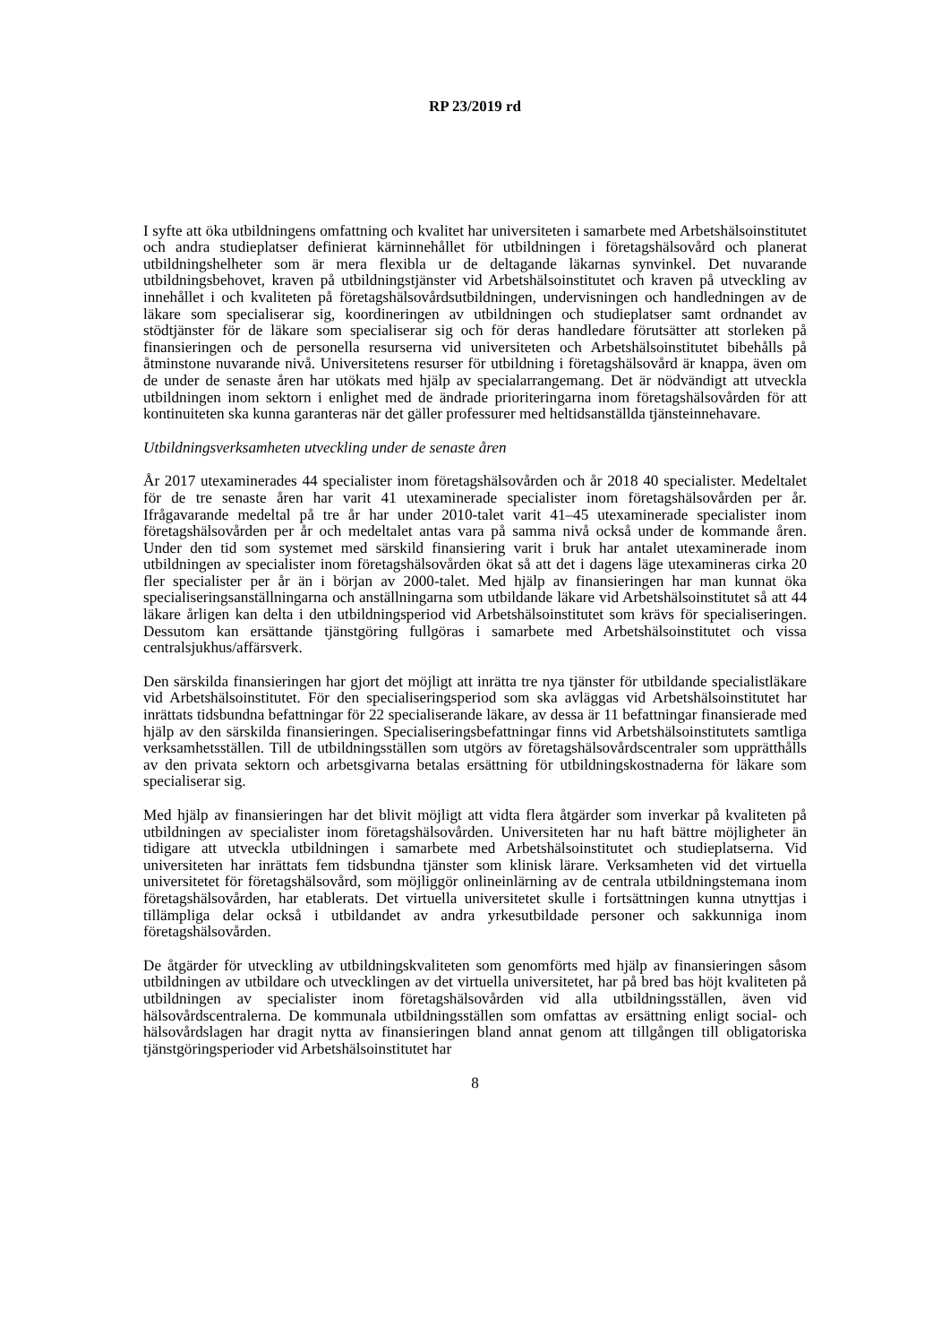RP 23/2019 rd
I syfte att öka utbildningens omfattning och kvalitet har universiteten i samarbete med Arbetshälsoinstitutet och andra studieplatser definierat kärninnehållet för utbildningen i företagshälsovård och planerat utbildningshelheter som är mera flexibla ur de deltagande läkarnas synvinkel. Det nuvarande utbildningsbehovet, kraven på utbildningstjänster vid Arbetshälsoinstitutet och kraven på utveckling av innehållet i och kvaliteten på företagshälsovårdsutbildningen, undervisningen och handledningen av de läkare som specialiserar sig, koordineringen av utbildningen och studieplatser samt ordnandet av stödtjänster för de läkare som specialiserar sig och för deras handledare förutsätter att storleken på finansieringen och de personella resurserna vid universiteten och Arbetshälsoinstitutet bibehålls på åtminstone nuvarande nivå. Universitetens resurser för utbildning i företagshälsovård är knappa, även om de under de senaste åren har utökats med hjälp av specialarrangemang. Det är nödvändigt att utveckla utbildningen inom sektorn i enlighet med de ändrade prioriteringarna inom företagshälsovården för att kontinuiteten ska kunna garanteras när det gäller professurer med heltidsanställda tjänsteinnehavare.
Utbildningsverksamheten utveckling under de senaste åren
År 2017 utexaminerades 44 specialister inom företagshälsovården och år 2018 40 specialister. Medeltalet för de tre senaste åren har varit 41 utexaminerade specialister inom företagshälsovården per år. Ifrågavarande medeltal på tre år har under 2010-talet varit 41–45 utexaminerade specialister inom företagshälsovården per år och medeltalet antas vara på samma nivå också under de kommande åren. Under den tid som systemet med särskild finansiering varit i bruk har antalet utexaminerade inom utbildningen av specialister inom företagshälsovården ökat så att det i dagens läge utexamineras cirka 20 fler specialister per år än i början av 2000-talet. Med hjälp av finansieringen har man kunnat öka specialiseringsanställningarna och anställningarna som utbildande läkare vid Arbetshälsoinstitutet så att 44 läkare årligen kan delta i den utbildningsperiod vid Arbetshälsoinstitutet som krävs för specialiseringen. Dessutom kan ersättande tjänstgöring fullgöras i samarbete med Arbetshälsoinstitutet och vissa centralsjukhus/affärsverk.
Den särskilda finansieringen har gjort det möjligt att inrätta tre nya tjänster för utbildande specialistläkare vid Arbetshälsoinstitutet. För den specialiseringsperiod som ska avläggas vid Arbetshälsoinstitutet har inrättats tidsbundna befattningar för 22 specialiserande läkare, av dessa är 11 befattningar finansierade med hjälp av den särskilda finansieringen. Specialiseringsbefattningar finns vid Arbetshälsoinstitutets samtliga verksamhetsställen. Till de utbildningsställen som utgörs av företagshälsovårdscentraler som upprätthålls av den privata sektorn och arbetsgivarna betalas ersättning för utbildningskostnaderna för läkare som specialiserar sig.
Med hjälp av finansieringen har det blivit möjligt att vidta flera åtgärder som inverkar på kvaliteten på utbildningen av specialister inom företagshälsovården. Universiteten har nu haft bättre möjligheter än tidigare att utveckla utbildningen i samarbete med Arbetshälsoinstitutet och studieplatserna. Vid universiteten har inrättats fem tidsbundna tjänster som klinisk lärare. Verksamheten vid det virtuella universitetet för företagshälsovård, som möjliggör onlineinlärning av de centrala utbildningstemana inom företagshälsovården, har etablerats. Det virtuella universitetet skulle i fortsättningen kunna utnyttjas i tillämpliga delar också i utbildandet av andra yrkesutbildade personer och sakkunniga inom företagshälsovården.
De åtgärder för utveckling av utbildningskvaliteten som genomförts med hjälp av finansieringen såsom utbildningen av utbildare och utvecklingen av det virtuella universitetet, har på bred bas höjt kvaliteten på utbildningen av specialister inom företagshälsovården vid alla utbildningsställen, även vid hälsovårdscentralerna. De kommunala utbildningsställen som omfattas av ersättning enligt social- och hälsovårdslagen har dragit nytta av finansieringen bland annat genom att tillgången till obligatoriska tjänstgöringsperioder vid Arbetshälsoinstitutet har
8